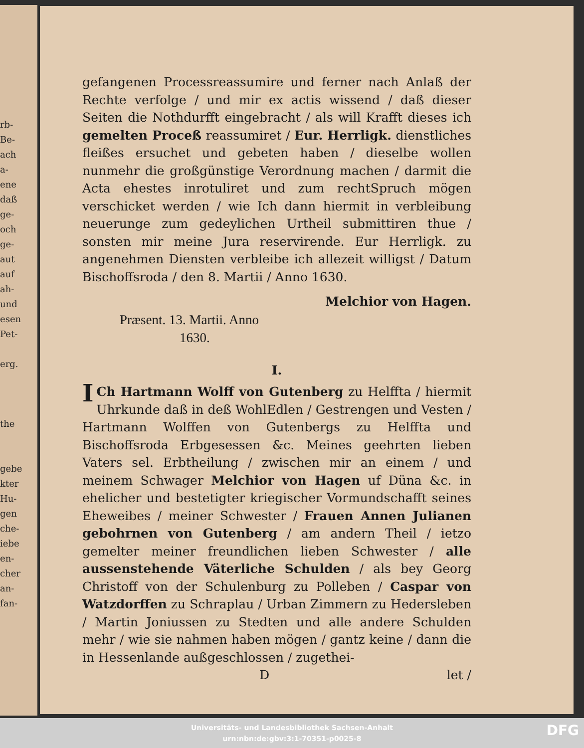rb-
Be-
ach
a-
ene
daß
ge-
och
ge-
aut
auf
ah-
und
esen
Pet-
erg.
the
gebe
kter
Hu-
gen
che-
iebe
en-
cher
an-
fan-
gefangenen Processreassumire und ferner nach Anlaß der Rechte verfolge / und mir ex actis wissend / daß dieser Seiten die Nothdurfft eingebracht / als will Krafft dieses ich gemelten Proceß reassumiret / Eur. Herrligk. dienstliches fleißes ersuchet und gebeten haben / dieselbe wollen nunmehr die großgünstige Verordnung machen / darmit die Acta ehestes inrotuliret und zum rechtSpruch mögen verschicket werden / wie Ich dann hiermit in verbleibung neuerunge zum gedeylichen Urtheil submittiren thue / sonsten mir meine Jura reservirende. Eur Herrligk. zu angenehmen Diensten verbleibe ich allezeit willigst / Datum Bischoffsroda / den 8. Martii / Anno 1630.
Melchior von Hagen.
Præsent. 13. Martii. Anno
1630.
I.
ICh Hartmann Wolff von Gutenberg zu Helffta / hiermit Uhrkunde daß in deß WohlEdlen / Gestrengen und Vesten / Hartmann Wolffen von Gutenbergs zu Helffta und Bischoffsroda Erbgesessen &c. Meines geehrten lieben Vaters sel. Erbtheilung / zwischen mir an einem / und meinem Schwager Melchior von Hagen uf Düna &c. in ehelicher und bestetigter kriegischer Vormundschafft seines Eheweibes / meiner Schwester / Frauen Annen Julianen gebohrnen von Gutenberg / am andern Theil / ietzo gemelter meiner freundlichen lieben Schwester / alle aussenstehende Väterliche Schulden / als bey Georg Christoff von der Schulenburg zu Polleben / Caspar von Watzdorffen zu Schraplau / Urban Zimmern zu Hedersleben / Martin Joniussen zu Stedten und alle andere Schulden mehr / wie sie nahmen haben mögen / gantz keine / dann die in Hessenlande außgeschlossen / zugethei-
Dlet /
Universitäts- und Landesbibliothek Sachsen-Anhalt
urn:nbn:de:gbv:3:1-70351-p0025-8
DFG